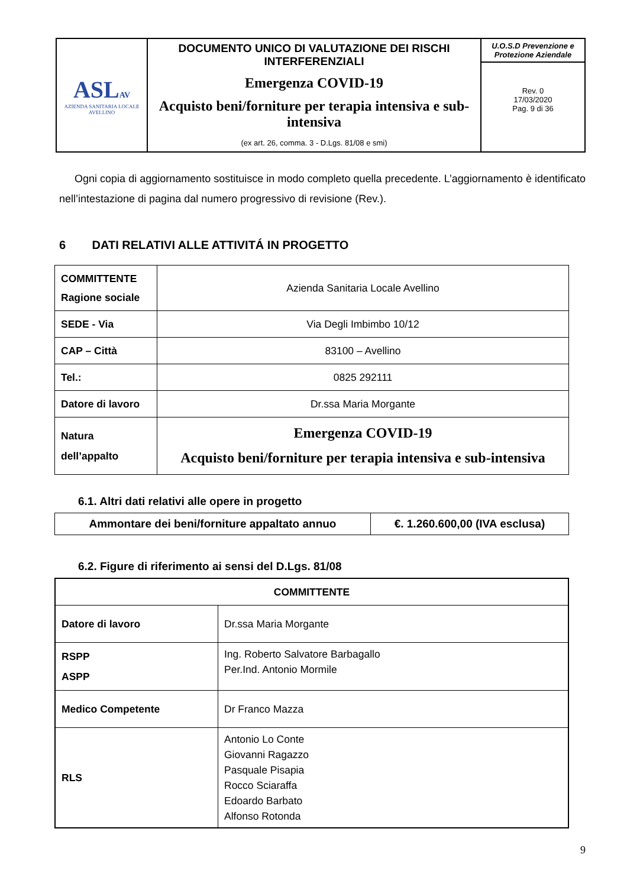| ASL AV AZIENDA SANITARIA LOCALE AVELLINO | DOCUMENTO UNICO DI VALUTAZIONE DEI RISCHI INTERFERENZIALI Emergenza COVID-19 Acquisto beni/forniture per terapia intensiva e sub-intensiva (ex art. 26, comma. 3 - D.Lgs. 81/08 e smi) | U.O.S.D Prevenzione e Protezione Aziendale Rev. 0 17/03/2020 Pag. 9 di 36 |
Ogni copia di aggiornamento sostituisce in modo completo quella precedente. L’aggiornamento è identificato nell’intestazione di pagina dal numero progressivo di revisione (Rev.).
6 DATI RELATIVI ALLE ATTIVITÁ IN PROGETTO
| COMMITTENTE Ragione sociale | Azienda Sanitaria Locale Avellino |
| SEDE - Via | Via Degli Imbimbo 10/12 |
| CAP – Città | 83100 – Avellino |
| Tel.: | 0825 292111 |
| Datore di lavoro | Dr.ssa Maria Morgante |
| Natura dell’appalto | Emergenza COVID-19 Acquisto beni/forniture per terapia intensiva e sub-intensiva |
6.1. Altri dati relativi alle opere in progetto
| Ammontare dei beni/forniture appaltato annuo | €. 1.260.600,00 (IVA esclusa) |
6.2. Figure di riferimento ai sensi del D.Lgs. 81/08
| COMMITTENTE | |
| Datore di lavoro | Dr.ssa Maria Morgante |
| RSPP ASPP | Ing. Roberto Salvatore Barbagallo Per.Ind. Antonio Mormile |
| Medico Competente | Dr Franco Mazza |
| RLS | Antonio Lo Conte Giovanni Ragazzo Pasquale Pisapia Rocco Sciaraffa Edoardo Barbato Alfonso Rotonda |
9